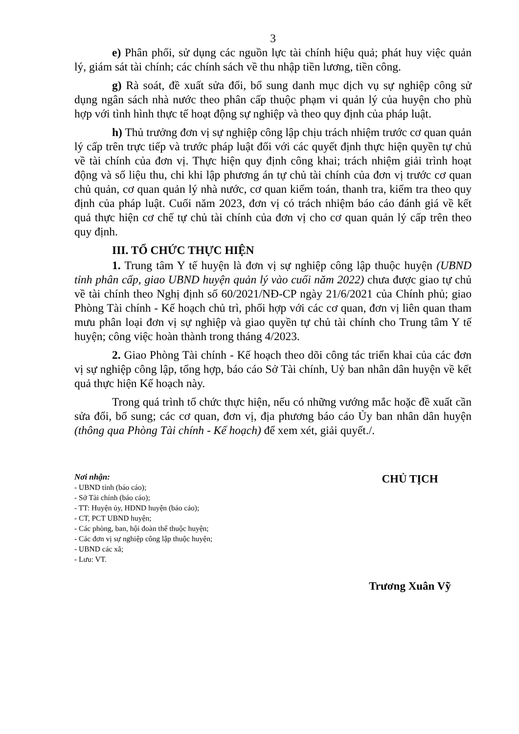3
e) Phân phối, sử dụng các nguồn lực tài chính hiệu quả; phát huy việc quản lý, giám sát tài chính; các chính sách về thu nhập tiền lương, tiền công.
g) Rà soát, đề xuất sửa đổi, bổ sung danh mục dịch vụ sự nghiệp công sử dụng ngân sách nhà nước theo phân cấp thuộc phạm vi quản lý của huyện cho phù hợp với tình hình thực tế hoạt động sự nghiệp và theo quy định của pháp luật.
h) Thủ trưởng đơn vị sự nghiệp công lập chịu trách nhiệm trước cơ quan quản lý cấp trên trực tiếp và trước pháp luật đối với các quyết định thực hiện quyền tự chủ về tài chính của đơn vị. Thực hiện quy định công khai; trách nhiệm giải trình hoạt động và số liệu thu, chi khi lập phương án tự chủ tài chính của đơn vị trước cơ quan chủ quản, cơ quan quản lý nhà nước, cơ quan kiểm toán, thanh tra, kiểm tra theo quy định của pháp luật. Cuối năm 2023, đơn vị có trách nhiệm báo cáo đánh giá về kết quả thực hiện cơ chế tự chủ tài chính của đơn vị cho cơ quan quản lý cấp trên theo quy định.
III. TỔ CHỨC THỰC HIỆN
1. Trung tâm Y tế huyện là đơn vị sự nghiệp công lập thuộc huyện (UBND tỉnh phân cấp, giao UBND huyện quản lý vào cuối năm 2022) chưa được giao tự chủ về tài chính theo Nghị định số 60/2021/NĐ-CP ngày 21/6/2021 của Chính phủ; giao Phòng Tài chính - Kế hoạch chủ trì, phối hợp với các cơ quan, đơn vị liên quan tham mưu phân loại đơn vị sự nghiệp và giao quyền tự chủ tài chính cho Trung tâm Y tế huyện; công việc hoàn thành trong tháng 4/2023.
2. Giao Phòng Tài chính - Kế hoạch theo dõi công tác triển khai của các đơn vị sự nghiệp công lập, tổng hợp, báo cáo Sở Tài chính, Uỷ ban nhân dân huyện về kết quả thực hiện Kế hoạch này.
Trong quá trình tổ chức thực hiện, nếu có những vướng mắc hoặc đề xuất cần sửa đổi, bổ sung; các cơ quan, đơn vị, địa phương báo cáo Ủy ban nhân dân huyện (thông qua Phòng Tài chính - Kế hoạch) để xem xét, giải quyết./.
Nơi nhận:
- UBND tỉnh (báo cáo);
- Sở Tài chính (báo cáo);
- TT: Huyện ủy, HĐND huyện (báo cáo);
- CT, PCT UBND huyện;
- Các phòng, ban, hội đoàn thể thuộc huyện;
- Các đơn vị sự nghiệp công lập thuộc huyện;
- UBND các xã;
- Lưu: VT.
CHỦ TỊCH
Trương Xuân Vỹ